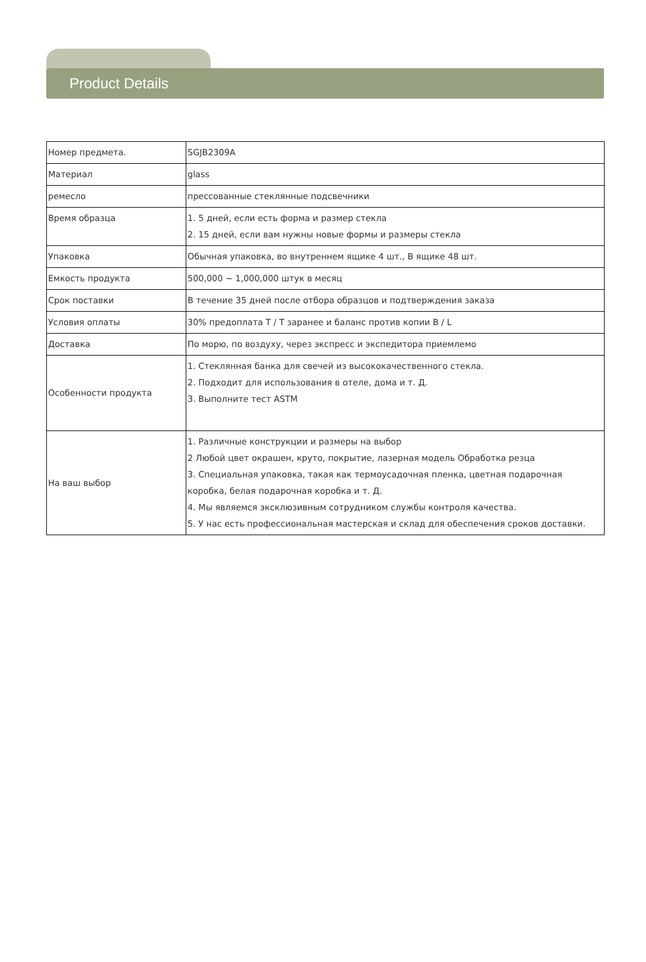Product Details
| Номер предмета. | SGJB2309A |
| Материал | glass |
| ремесло | прессованные стеклянные подсвечники |
| Время образца | 1. 5 дней, если есть форма и размер стекла 2. 15 дней, если вам нужны новые формы и размеры стекла |
| Упаковка | Обычная упаковка, во внутреннем ящике 4 шт., В ящике 48 шт. |
| Емкость продукта | 500,000 ~ 1,000,000 штук в месяц |
| Срок поставки | В течение 35 дней после отбора образцов и подтверждения заказа |
| Условия оплаты | 30% предоплата T / T заранее и баланс против копии B / L |
| Доставка | По морю, по воздуху, через экспресс и экспедитора приемлемо |
| Особенности продукта | 1. Стеклянная банка для свечей из высококачественного стекла. 2. Подходит для использования в отеле, дома и т. Д. 3. Выполните тест ASTM |
| На ваш выбор | 1. Различные конструкции и размеры на выбор 2 Любой цвет окрашен, круто, покрытие, лазерная модель Обработка резца 3. Специальная упаковка, такая как термоусадочная пленка, цветная подарочная коробка, белая подарочная коробка и т. Д. 4. Мы являемся эксклюзивным сотрудником службы контроля качества. 5. У нас есть профессиональная мастерская и склад для обеспечения сроков доставки. |